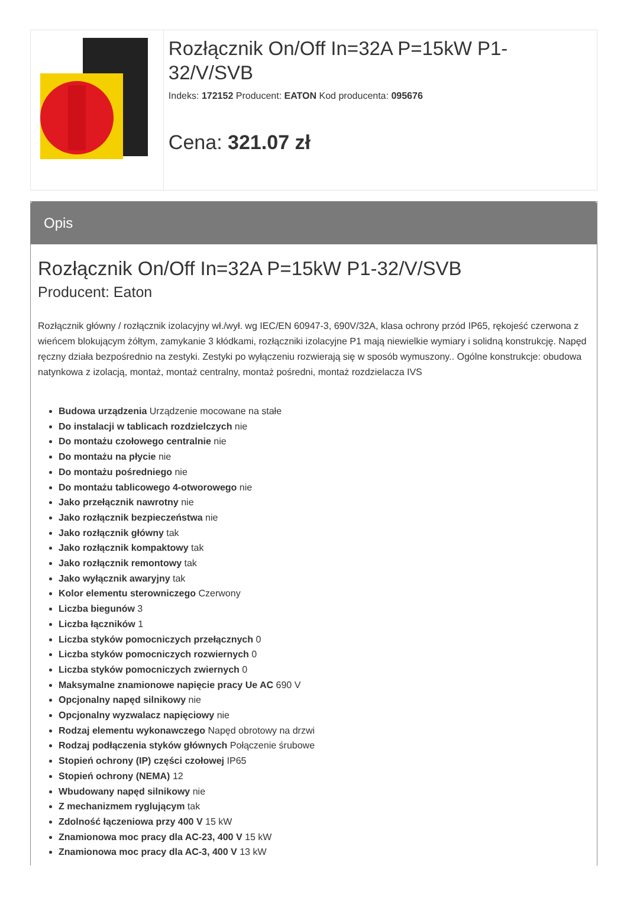Rozłącznik On/Off In=32A P=15kW P1-32/V/SVB
Indeks: 172152 Producent: EATON Kod producenta: 095676
Cena: 321.07 zł
Opis
Rozłącznik On/Off In=32A P=15kW P1-32/V/SVB
Producent: Eaton
Rozłącznik główny / rozłącznik izolacyjny wł./wył. wg IEC/EN 60947-3, 690V/32A, klasa ochrony przód IP65, rękojeść czerwona z wieńcem blokującym żółtym, zamykanie 3 kłódkami, rozłączniki izolacyjne P1 mają niewielkie wymiary i solidną konstrukcję. Napęd ręczny działa bezpośrednio na zestyki. Zestyki po wyłączeniu rozwierają się w sposób wymuszony.. Ogólne konstrukcje: obudowa natynkowa z izolacją, montaż, montaż centralny, montaż pośredni, montaż rozdzielacza IVS
Budowa urządzenia Urządzenie mocowane na stałe
Do instalacji w tablicach rozdzielczych nie
Do montażu czołowego centralnie nie
Do montażu na płycie nie
Do montażu pośredniego nie
Do montażu tablicowego 4-otworowego nie
Jako przełącznik nawrotny nie
Jako rozłącznik bezpieczeństwa nie
Jako rozłącznik główny tak
Jako rozłącznik kompaktowy tak
Jako rozłącznik remontowy tak
Jako wyłącznik awaryjny tak
Kolor elementu sterowniczego Czerwony
Liczba biegunów 3
Liczba łączników 1
Liczba styków pomocniczych przełącznych 0
Liczba styków pomocniczych rozwiernych 0
Liczba styków pomocniczych zwiernych 0
Maksymalne znamionowe napięcie pracy Ue AC 690 V
Opcjonalny napęd silnikowy nie
Opcjonalny wyzwalacz napięciowy nie
Rodzaj elementu wykonawczego Napęd obrotowy na drzwi
Rodzaj podłączenia styków głównych Połączenie śrubowe
Stopień ochrony (IP) części czołowej IP65
Stopień ochrony (NEMA) 12
Wbudowany napęd silnikowy nie
Z mechanizmem ryglującym tak
Zdolność łączeniowa przy 400 V 15 kW
Znamionowa moc pracy dla AC-23, 400 V 15 kW
Znamionowa moc pracy dla AC-3, 400 V 13 kW